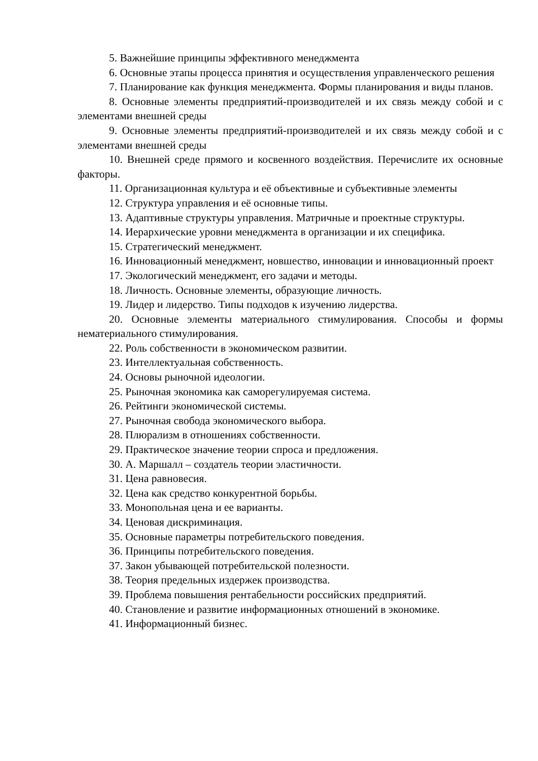5. Важнейшие принципы эффективного менеджмента
6. Основные этапы процесса принятия и осуществления управленческого решения
7. Планирование как функция менеджмента. Формы планирования и виды планов.
8. Основные элементы предприятий-производителей и их связь между собой и с элементами внешней среды
9. Основные элементы предприятий-производителей и их связь между собой и с элементами внешней среды
10. Внешней среде прямого и косвенного воздействия. Перечислите их основные факторы.
11. Организационная культура и её объективные и субъективные элементы
12. Структура управления и её основные типы.
13. Адаптивные структуры управления. Матричные и проектные структуры.
14. Иерархические уровни менеджмента в организации и их специфика.
15. Стратегический менеджмент.
16. Инновационный менеджмент, новшество, инновации и инновационный проект
17. Экологический менеджмент, его задачи и методы.
18. Личность. Основные элементы, образующие личность.
19. Лидер и лидерство. Типы подходов к изучению лидерства.
20. Основные элементы материального стимулирования. Способы и формы нематериального стимулирования.
22. Роль собственности в экономическом развитии.
23. Интеллектуальная собственность.
24. Основы рыночной идеологии.
25. Рыночная экономика как саморегулируемая система.
26. Рейтинги экономической системы.
27. Рыночная свобода экономического выбора.
28. Плюрализм в отношениях собственности.
29. Практическое значение теории спроса и предложения.
30. А. Маршалл – создатель теории эластичности.
31. Цена равновесия.
32. Цена как средство конкурентной борьбы.
33. Монопольная цена и ее варианты.
34. Ценовая дискриминация.
35. Основные параметры потребительского поведения.
36. Принципы потребительского поведения.
37. Закон убывающей потребительской полезности.
38. Теория предельных издержек производства.
39. Проблема повышения рентабельности российских предприятий.
40. Становление и развитие информационных отношений в экономике.
41. Информационный бизнес.